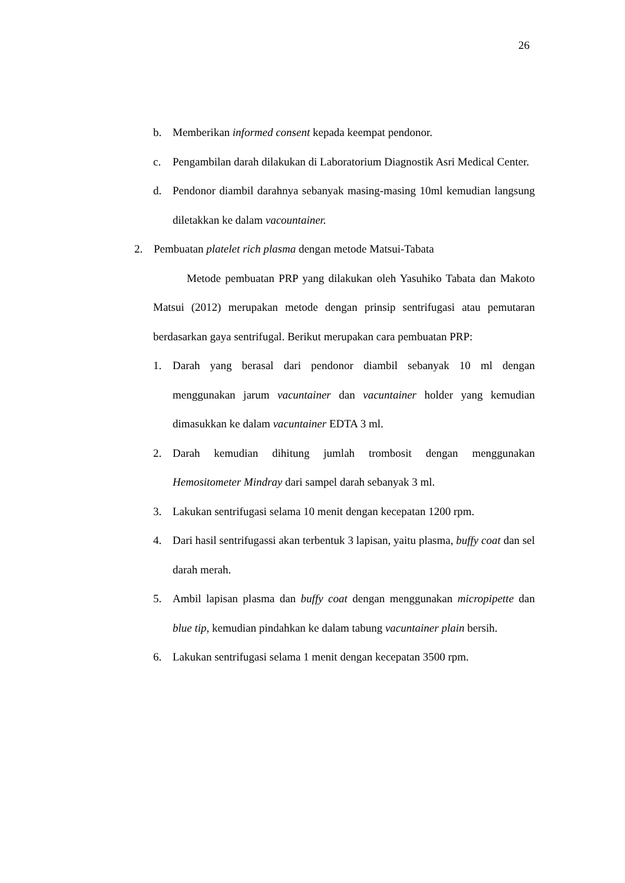26
b. Memberikan informed consent kepada keempat pendonor.
c. Pengambilan darah dilakukan di Laboratorium Diagnostik Asri Medical Center.
d. Pendonor diambil darahnya sebanyak masing-masing 10ml kemudian langsung diletakkan ke dalam vacountainer.
2. Pembuatan platelet rich plasma dengan metode Matsui-Tabata
Metode pembuatan PRP yang dilakukan oleh Yasuhiko Tabata dan Makoto Matsui (2012) merupakan metode dengan prinsip sentrifugasi atau pemutaran berdasarkan gaya sentrifugal. Berikut merupakan cara pembuatan PRP:
1. Darah yang berasal dari pendonor diambil sebanyak 10 ml dengan menggunakan jarum vacuntainer dan vacuntainer holder yang kemudian dimasukkan ke dalam vacuntainer EDTA 3 ml.
2. Darah kemudian dihitung jumlah trombosit dengan menggunakan Hemositometer Mindray dari sampel darah sebanyak 3 ml.
3. Lakukan sentrifugasi selama 10 menit dengan kecepatan 1200 rpm.
4. Dari hasil sentrifugassi akan terbentuk 3 lapisan, yaitu plasma, buffy coat dan sel darah merah.
5. Ambil lapisan plasma dan buffy coat dengan menggunakan micropipette dan blue tip, kemudian pindahkan ke dalam tabung vacuntainer plain bersih.
6. Lakukan sentrifugasi selama 1 menit dengan kecepatan 3500 rpm.